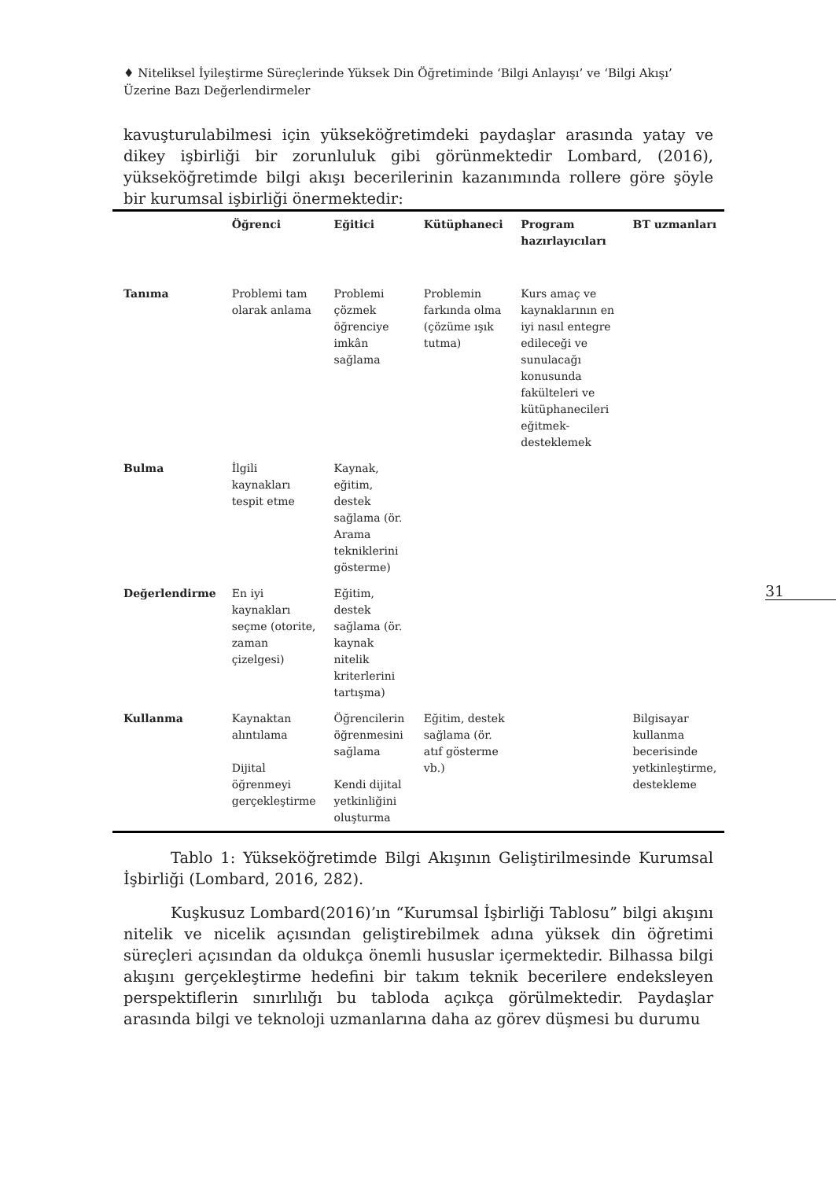♦ Niteliksel İyileştirme Süreçlerinde Yüksek Din Öğretiminde ‘Bilgi Anlayışı’ ve ‘Bilgi Akışı’ Üzerine Bazı Değerlendirmeler
31
kavuşturulabilmesi için yükseköğretimdeki paydaşlar arasında yatay ve dikey işbirliği bir zorunluluk gibi görünmektedir Lombard, (2016), yükseköğretimde bilgi akışı becerilerinin kazanımında rollere göre şöyle bir kurumsal işbirliği önermektedir:
| | Öğrenci | Eğitici | Kütüphaneci | Program hazırlayıcıları | BT uzmanları |
| --- | --- | --- | --- | --- | --- |
| Tanıma | Problemi tam olarak anlama | Problemi çözmek öğrenciye imkân sağlama | Problemin farkında olma (çözüme ışık tutma) | Kurs amaç ve kaynaklarının en iyi nasıl entegre edileceği ve sunulacağı konusunda fakülteleri ve kütüphanecileri eğitmek-desteklemek | |
| Bulma | İlgili kaynakları tespit etme | Kaynak, eğitim, destek sağlama (ör. Arama tekniklerini gösterme) | | | |
| Değerlendirme | En iyi kaynakları seçme (otorite, zaman çizelgesi) | Eğitim, destek sağlama (ör. kaynak nitelik kriterlerini tartışma) | | | |
| Kullanma | Kaynaktan alıntılama Dijital öğrenmeyi gerçekleştirme | Öğrencilerin öğrenmesini sağlama Kendi dijital yetkinliğini oluşturma | Eğitim, destek sağlama (ör. atıf gösterme vb.) | | Bilgisayar kullanma becerisinde yetkinleştirme, destekleme |
Tablo 1: Yükseköğretimde Bilgi Akışının Geliştirilmesinde Kurumsal İşbirliği (Lombard, 2016, 282).
Kuşkusuz Lombard(2016)’ın “Kurumsal İşbirliği Tablosu” bilgi akışını nitelik ve nicelik açısından geliştirebilmek adına yüksek din öğretimi süreçleri açısından da oldukça önemli hususlar içermektedir. Bilhassa bilgi akışını gerçekleştirme hedefini bir takım teknik becerilere endeksleyen perspektiflerin sınırlılığı bu tabloda açıkça görülmektedir. Paydaşlar arasında bilgi ve teknoloji uzmanlarına daha az görev düşmesi bu durumu